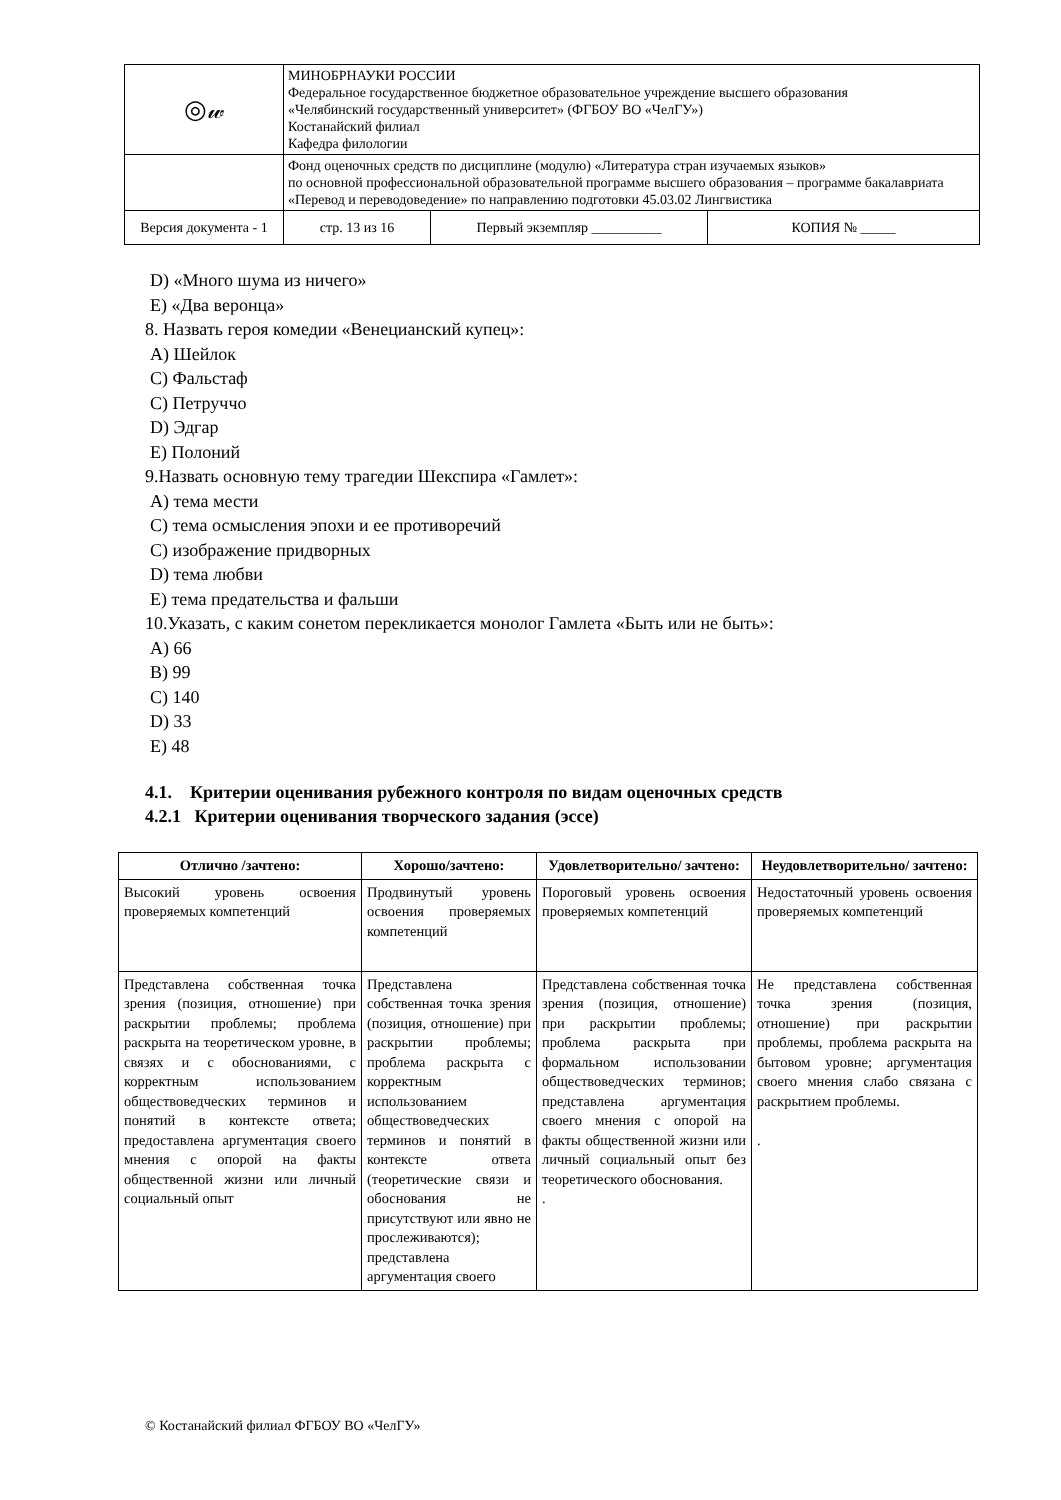| ◎𝓌 | МИНОБРНАУКИ РОССИИ Федеральное государственное бюджетное образовательное учреждение высшего образования «Челябинский государственный университет» (ФГБОУ ВО «ЧелГУ») Костанайский филиал Кафедра филологии | | |
| | Фонд оценочных средств по дисциплине (модулю) «Литература стран изучаемых языков» по основной профессиональной образовательной программе высшего образования – программе бакалавриата «Перевод и переводоведение» по направлению подготовки 45.03.02 Лингвистика | | |
| Версия документа - 1 | стр. 13 из 16 | Первый экземпляр __________ | КОПИЯ № _____ |
D) «Много шума из ничего»
E) «Два веронца»
8. Назвать героя комедии «Венецианский купец»:
A) Шейлок
C) Фальстаф
C) Петруччо
D) Эдгар
E) Полоний
9.Назвать основную тему трагедии Шекспира «Гамлет»:
A) тема мести
C) тема осмысления эпохи и ее противоречий
C) изображение придворных
D) тема любви
E) тема предательства и фальши
10.Указать, с каким сонетом перекликается монолог Гамлета «Быть или не быть»:
A) 66
B) 99
C) 140
D) 33
E) 48
4.1. Критерии оценивания рубежного контроля по видам оценочных средств
4.2.1 Критерии оценивания творческого задания (эссе)
| Отлично /зачтено: | Хорошо/зачтено: | Удовлетворительно/ зачтено: | Неудовлетворительно/ зачтено: |
| --- | --- | --- | --- |
| Высокий уровень освоения проверяемых компетенций | Продвинутый уровень освоения проверяемых компетенций | Пороговый уровень освоения проверяемых компетенций | Недостаточный уровень освоения проверяемых компетенций |
| Представлена собственная точка зрения (позиция, отношение) при раскрытии проблемы; проблема раскрыта на теоретическом уровне, в связях и с обоснованиями, с корректным использованием обществоведческих терминов и понятий в контексте ответа; предоставлена аргументация своего мнения с опорой на факты общественной жизни или личный социальный опыт | Представлена собственная точка зрения (позиция, отношение) при раскрытии проблемы; проблема раскрыта с корректным использованием обществоведческих терминов и понятий в контексте ответа (теоретические связи и обоснования не присутствуют или явно не прослеживаются); представлена аргументация своего | Представлена собственная точка зрения (позиция, отношение) при раскрытии проблемы; проблема раскрыта при формальном использовании обществоведческих терминов; представлена аргументация своего мнения с опорой на факты общественной жизни или личный социальный опыт без теоретического обоснования. . | Не представлена собственная точка зрения (позиция, отношение) при раскрытии проблемы, проблема раскрыта на бытовом уровне; аргументация своего мнения слабо связана с раскрытием проблемы. . |
© Костанайский филиал ФГБОУ ВО «ЧелГУ»